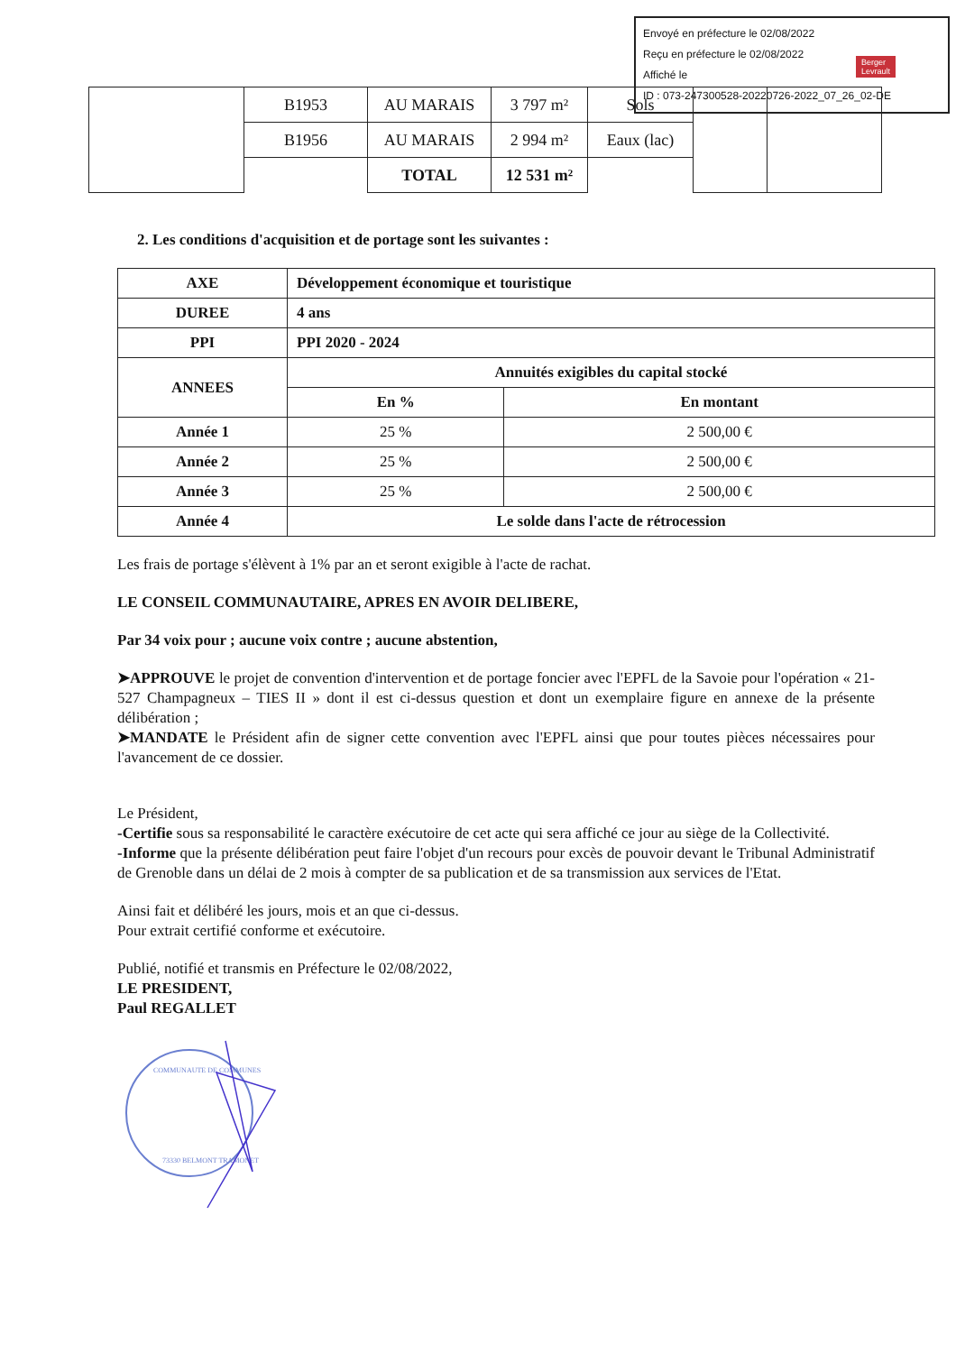Envoyé en préfecture le 02/08/2022
Reçu en préfecture le 02/08/2022
Affiché le
ID : 073-247300528-20220726-2022_07_26_02-DE
Berger
Levrault
| | B1953 | AU MARAIS | 3 797 m² | Sols | | |
| | B1956 | AU MARAIS | 2 994 m² | Eaux (lac) | | |
| | | TOTAL | 12 531 m² | | | |
2. Les conditions d'acquisition et de portage sont les suivantes :
| AXE | Développement économique et touristique | |
| DUREE | 4 ans | |
| PPI | PPI 2020 - 2024 | |
| ANNEES | Annuités exigibles du capital stocké | |
| | En % | En montant |
| Année 1 | 25 % | 2 500,00 € |
| Année 2 | 25 % | 2 500,00 € |
| Année 3 | 25 % | 2 500,00 € |
| Année 4 | Le solde dans l'acte de rétrocession | |
Les frais de portage s'élèvent à 1% par an et seront exigible à l'acte de rachat.
LE CONSEIL COMMUNAUTAIRE, APRES EN AVOIR DELIBERE,
Par 34 voix pour ; aucune voix contre ; aucune abstention,
➤APPROUVE le projet de convention d'intervention et de portage foncier avec l'EPFL de la Savoie pour l'opération « 21-527 Champagneux – TIES II » dont il est ci-dessus question et dont un exemplaire figure en annexe de la présente délibération ;
➤MANDATE le Président afin de signer cette convention avec l'EPFL ainsi que pour toutes pièces nécessaires pour l'avancement de ce dossier.
Le Président,
-Certifie sous sa responsabilité le caractère exécutoire de cet acte qui sera affiché ce jour au siège de la Collectivité.
-Informe que la présente délibération peut faire l'objet d'un recours pour excès de pouvoir devant le Tribunal Administratif de Grenoble dans un délai de 2 mois à compter de sa publication et de sa transmission aux services de l'Etat.
Ainsi fait et délibéré les jours, mois et an que ci-dessus.
Pour extrait certifié conforme et exécutoire.
Publié, notifié et transmis en Préfecture le 02/08/2022,
LE PRESIDENT,
Paul REGALLET
COMMUNAUTE DE COMMUNES
73330 BELMONT TRAMONET